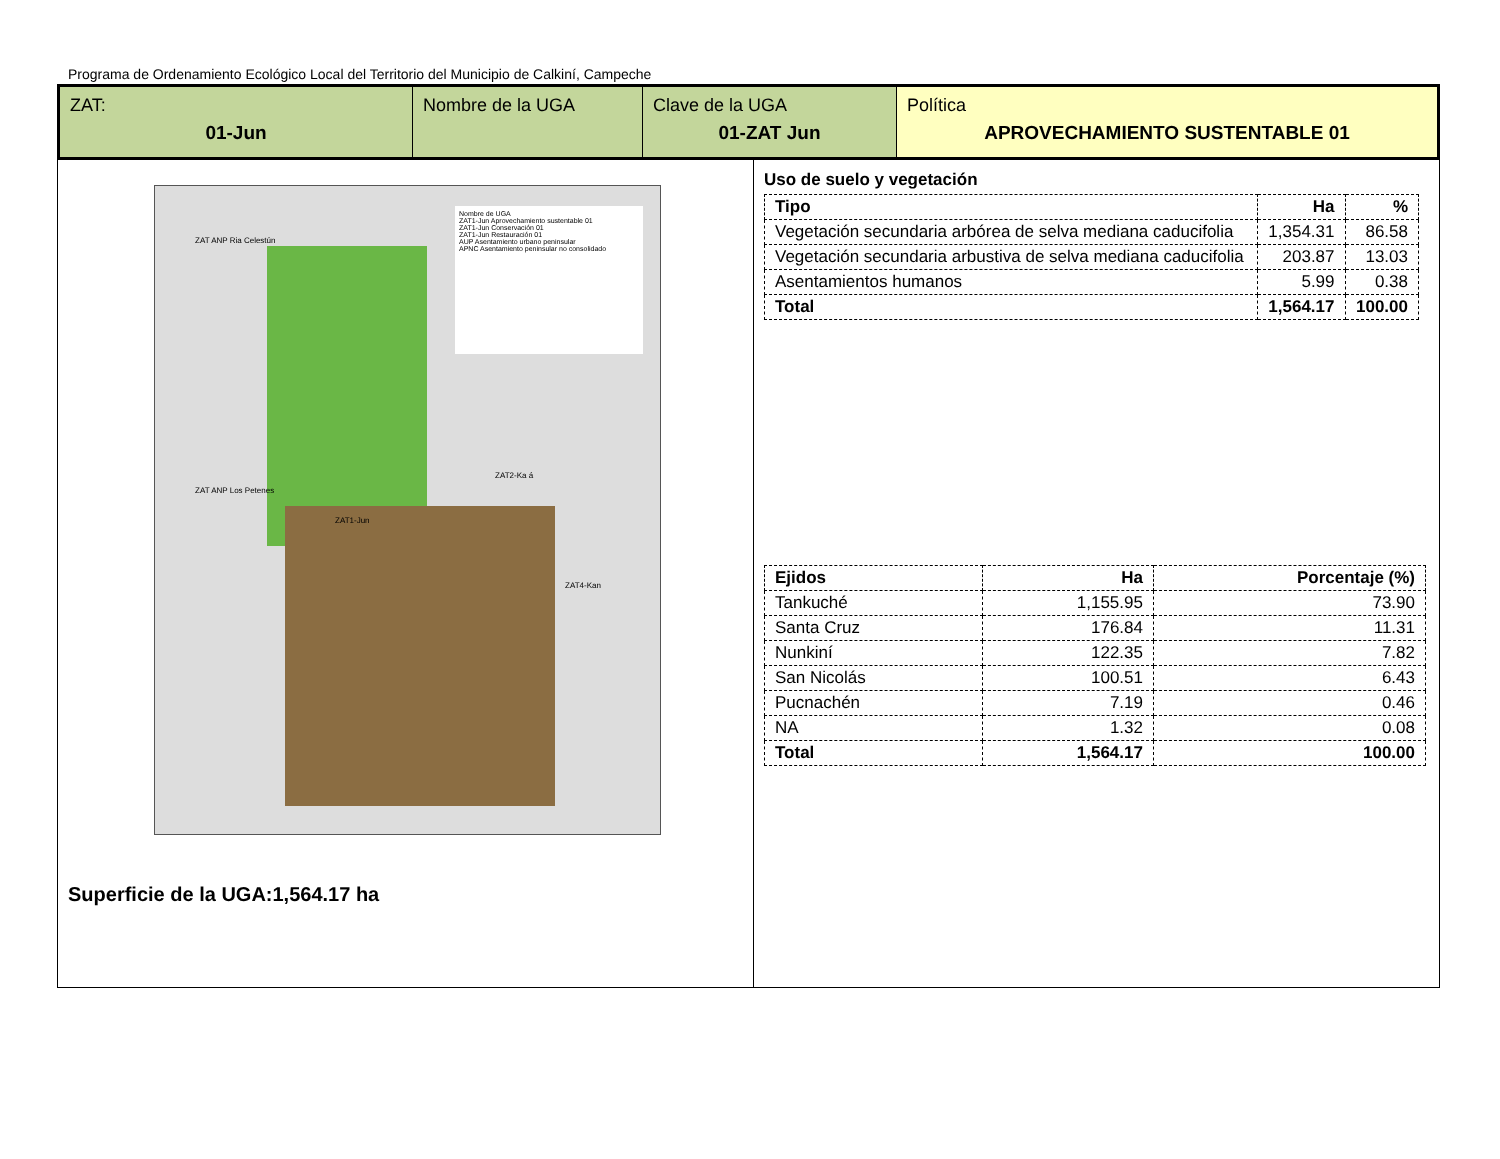Programa de Ordenamiento Ecológico Local del Territorio del Municipio de Calkiní, Campeche
ZAT:
01-Jun
Nombre de la UGA Clave de la UGA
01-ZAT Jun
Política
APROVECHAMIENTO SUSTENTABLE 01
Nombre de UGA
ZAT1-Jun Aprovechamiento sustentable 01
ZAT1-Jun Conservación 01
ZAT1-Jun Restauración 01
AUP Asentamiento urbano peninsular
APNC Asentamiento peninsular no consolidado
ZAT ANP Los Petenes
ZAT1-Jun
ZAT2-Ka á
ZAT4-Kan
ZAT ANP Ria Celestún
Superficie de la UGA:1,564.17 ha
Uso de suelo y vegetación
| Tipo | Ha | % |
| --- | --- | --- |
| Vegetación secundaria arbórea de selva mediana caducifolia | 1,354.31 | 86.58 |
| Vegetación secundaria arbustiva de selva mediana caducifolia | 203.87 | 13.03 |
| Asentamientos humanos | 5.99 | 0.38 |
| Total | 1,564.17 | 100.00 |
| Ejidos | Ha | Porcentaje (%) |
| --- | --- | --- |
| Tankuché | 1,155.95 | 73.90 |
| Santa Cruz | 176.84 | 11.31 |
| Nunkiní | 122.35 | 7.82 |
| San Nicolás | 100.51 | 6.43 |
| Pucnachén | 7.19 | 0.46 |
| NA | 1.32 | 0.08 |
| Total | 1,564.17 | 100.00 |